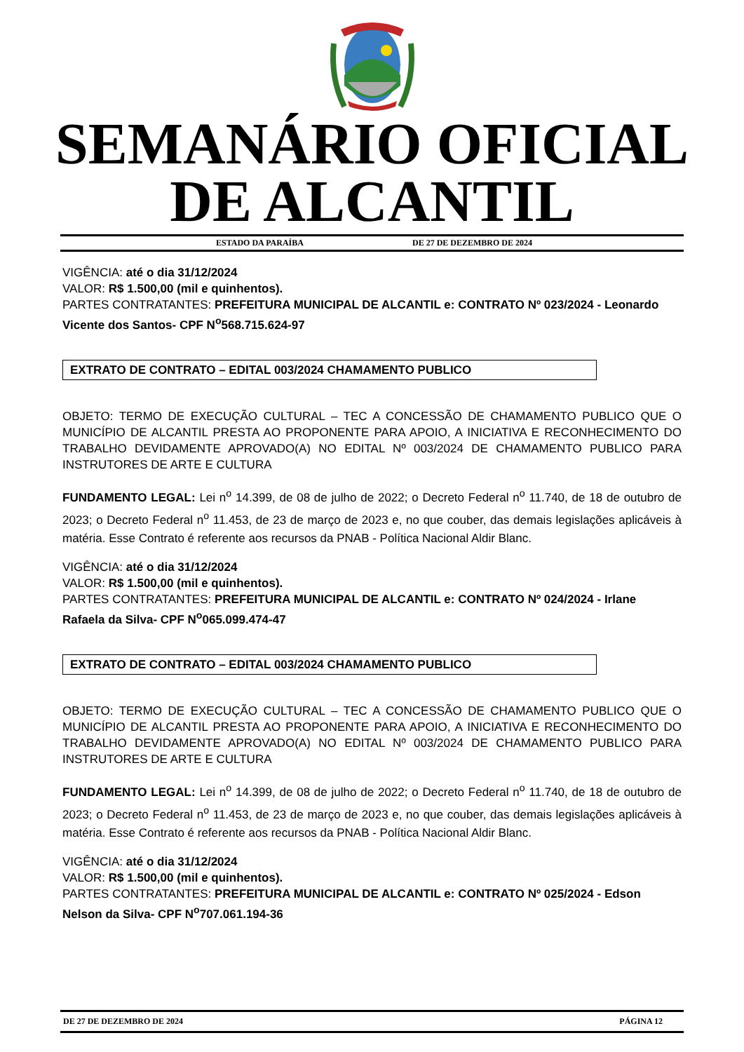SEMANÁRIO OFICIAL
DE ALCANTIL
ESTADO DA PARAÍBA DE 27 DE DEZEMBRO DE 2024
VIGÊNCIA: até o dia 31/12/2024
VALOR: R$ 1.500,00 (mil e quinhentos).
PARTES CONTRATANTES: PREFEITURA MUNICIPAL DE ALCANTIL e: CONTRATO Nº 023/2024 - Leonardo Vicente dos Santos- CPF N<sup>o</sup>568.715.624-97
EXTRATO DE CONTRATO – EDITAL 003/2024 CHAMAMENTO PUBLICO
OBJETO: TERMO DE EXECUÇÃO CULTURAL – TEC A CONCESSÃO DE CHAMAMENTO PUBLICO QUE O MUNICÍPIO DE ALCANTIL PRESTA AO PROPONENTE PARA APOIO, A INICIATIVA E RECONHECIMENTO DO TRABALHO DEVIDAMENTE APROVADO(A) NO EDITAL Nº 003/2024 DE CHAMAMENTO PUBLICO PARA INSTRUTORES DE ARTE E CULTURA
FUNDAMENTO LEGAL: Lei n<sup>o</sup> 14.399, de 08 de julho de 2022; o Decreto Federal n<sup>o</sup> 11.740, de 18 de outubro de 2023; o Decreto Federal n<sup>o</sup> 11.453, de 23 de março de 2023 e, no que couber, das demais legislações aplicáveis à matéria. Esse Contrato é referente aos recursos da PNAB - Política Nacional Aldir Blanc.
VIGÊNCIA: até o dia 31/12/2024
VALOR: R$ 1.500,00 (mil e quinhentos).
PARTES CONTRATANTES: PREFEITURA MUNICIPAL DE ALCANTIL e: CONTRATO Nº 024/2024 - Irlane Rafaela da Silva- CPF N<sup>o</sup>065.099.474-47
EXTRATO DE CONTRATO – EDITAL 003/2024 CHAMAMENTO PUBLICO
OBJETO: TERMO DE EXECUÇÃO CULTURAL – TEC A CONCESSÃO DE CHAMAMENTO PUBLICO QUE O MUNICÍPIO DE ALCANTIL PRESTA AO PROPONENTE PARA APOIO, A INICIATIVA E RECONHECIMENTO DO TRABALHO DEVIDAMENTE APROVADO(A) NO EDITAL Nº 003/2024 DE CHAMAMENTO PUBLICO PARA INSTRUTORES DE ARTE E CULTURA
FUNDAMENTO LEGAL: Lei n<sup>o</sup> 14.399, de 08 de julho de 2022; o Decreto Federal n<sup>o</sup> 11.740, de 18 de outubro de 2023; o Decreto Federal n<sup>o</sup> 11.453, de 23 de março de 2023 e, no que couber, das demais legislações aplicáveis à matéria. Esse Contrato é referente aos recursos da PNAB - Política Nacional Aldir Blanc.
VIGÊNCIA: até o dia 31/12/2024
VALOR: R$ 1.500,00 (mil e quinhentos).
PARTES CONTRATANTES: PREFEITURA MUNICIPAL DE ALCANTIL e: CONTRATO Nº 025/2024 - Edson Nelson da Silva- CPF N<sup>o</sup>707.061.194-36
DE 27 DE DEZEMBRO DE 2024 PÁGINA 12